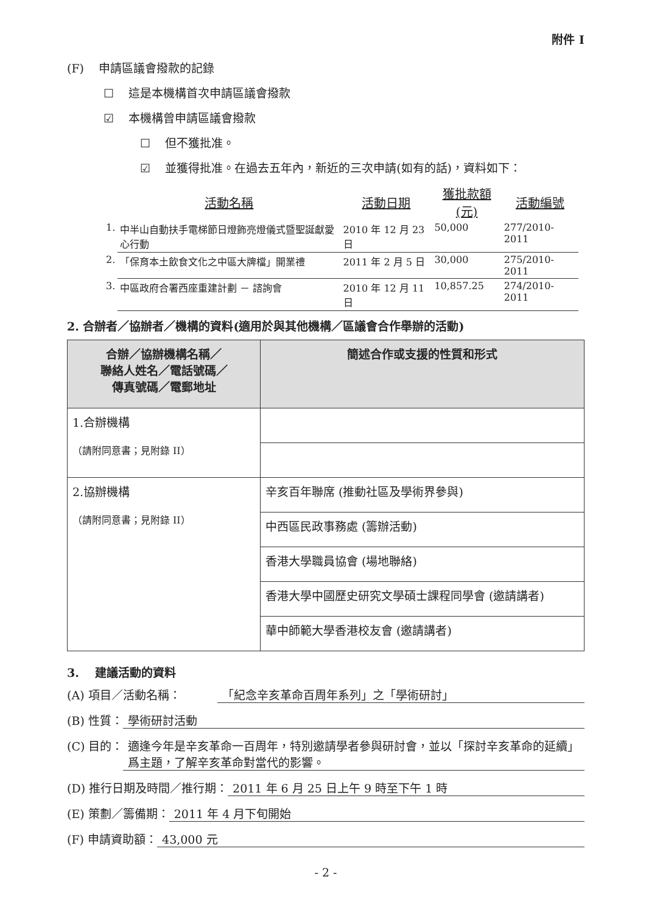附件 I
(F) 申請區議會撥款的記錄
☐ 這是本機構首次申請區議會撥款
☑ 本機構曾申請區議會撥款
☐ 但不獲批准。
☑ 並獲得批准。在過去五年內，新近的三次申請(如有的話)，資料如下：
| | 活動名稱 | 活動日期 | 獲批款額(元) | 活動編號 |
| --- | --- | --- | --- | --- |
| 1. | 中半山自動扶手電梯節日燈飾亮燈儀式暨聖誕獻愛心行動 | 2010 年 12 月 23 日 | 50,000 | 277/2010-2011 |
| 2. | 「保育本土飲食文化之中區大牌檔」開業禮 | 2011 年 2 月 5 日 | 30,000 | 275/2010-2011 |
| 3. | 中區政府合署西座重建計劃 － 諮詢會 | 2010 年 12 月 11 日 | 10,857.25 | 274/2010-2011 |
2. 合辦者／協辦者／機構的資料(適用於與其他機構／區議會合作舉辦的活動)
| 合辦／協辦機構名稱／ 聯絡人姓名／電話號碼／ 傳真號碼／電郵地址 | 簡述合作或支援的性質和形式 |
| --- | --- |
| 1.合辦機構 （請附同意書；見附錄 II） | |
| 2.協辦機構 （請附同意書；見附錄 II） | 辛亥百年聯席 (推動社區及學術界參與) |
| | 中西區民政事務處 (籌辦活動) |
| | 香港大學職員協會 (場地聯絡) |
| | 香港大學中國歷史研究文學碩士課程同學會 (邀請講者) |
| | 華中師範大學香港校友會 (邀請講者) |
3. 建議活動的資料
(A) 項目／活動名稱： 「紀念辛亥革命百周年系列」之「學術研討」
(B) 性質： 學術研討活動
(C) 目的： 適逢今年是辛亥革命一百周年，特別邀請學者參與研討會，並以「探討辛亥革命的延續」爲主題，了解辛亥革命對當代的影響。
(D) 推行日期及時間／推行期： 2011 年 6 月 25 日上午 9 時至下午 1 時
(E) 策劃／籌備期： 2011 年 4 月下旬開始
(F) 申請資助額： 43,000 元
- 2 -